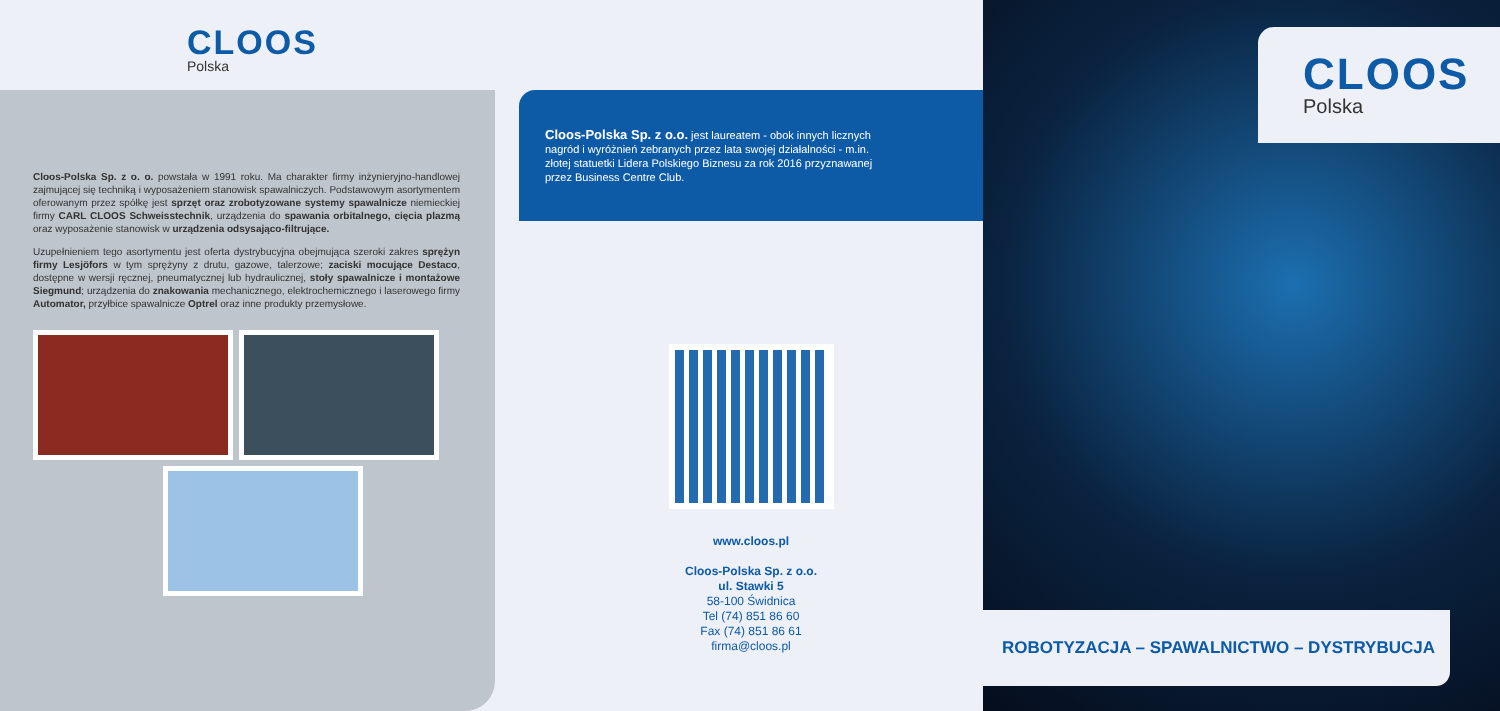CLOOS
Polska
Cloos-Polska Sp. z o. o. powstała w 1991 roku. Ma charakter firmy inżynieryjno-handlowej zajmującej się techniką i wyposażeniem stanowisk spawalniczych. Podstawowym asortymentem oferowanym przez spółkę jest sprzęt oraz zrobotyzowane systemy spawalnicze niemieckiej firmy CARL CLOOS Schweisstechnik, urządzenia do spawania orbitalnego, cięcia plazmą oraz wyposażenie stanowisk w urządzenia odsysająco-filtrujące.
Uzupełnieniem tego asortymentu jest oferta dystrybucyjna obejmująca szeroki zakres sprężyn firmy Lesjöfors w tym sprężyny z drutu, gazowe, talerzowe; zaciski mocujące Destaco, dostępne w wersji ręcznej, pneumatycznej lub hydraulicznej, stoły spawalnicze i montażowe Siegmund; urządzenia do znakowania mechanicznego, elektrochemicznego i laserowego firmy Automator, przyłbice spawalnicze Optrel oraz inne produkty przemysłowe.
Cloos-Polska Sp. z o.o. jest laureatem - obok innych licznych nagród i wyróżnień zebranych przez lata swojej działalności - m.in. złotej statuetki Lidera Polskiego Biznesu za rok 2016 przyznawanej przez Business Centre Club.
www.cloos.pl
Cloos-Polska Sp. z o.o.
ul. Stawki 5
58-100 Świdnica
Tel (74) 851 86 60
Fax (74) 851 86 61
firma@cloos.pl
CLOOS
Polska
ROBOTYZACJA – SPAWALNICTWO – DYSTRYBUCJA